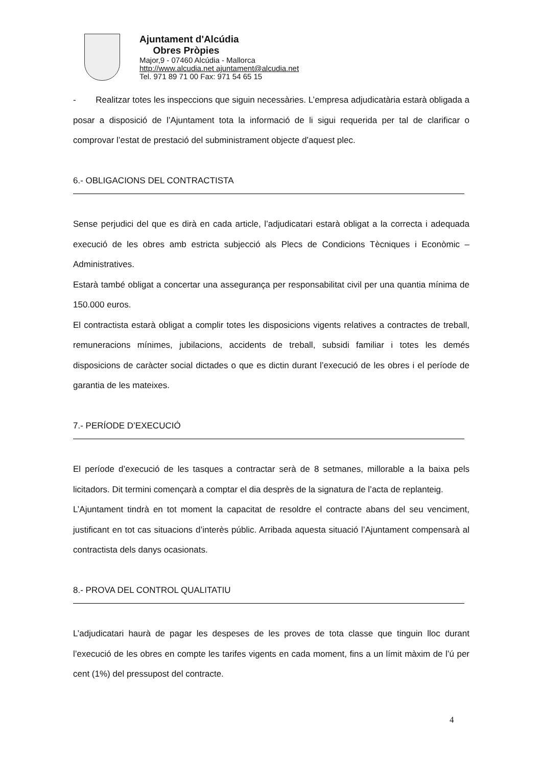Ajuntament d'Alcúdia
Obres Pròpies
Major,9 - 07460 Alcúdia - Mallorca
http://www.alcudia.net ajuntament@alcudia.net
Tel. 971 89 71 00 Fax: 971 54 65 15
- Realitzar totes les inspeccions que siguin necessàries. L’empresa adjudicatària estarà obligada a posar a disposició de l’Ajuntament tota la informació de li sigui requerida per tal de clarificar o comprovar l’estat de prestació del subministrament objecte d’aquest plec.
6.- OBLIGACIONS DEL CONTRACTISTA
Sense perjudici del que es dirà en cada article, l’adjudicatari estarà obligat a la correcta i adequada execució de les obres amb estricta subjecció als Plecs de Condicions Tècniques i Econòmic – Administratives.
Estarà també obligat a concertar una assegurança per responsabilitat civil per una quantia mínima de 150.000 euros.
El contractista estarà obligat a complir totes les disposicions vigents relatives a contractes de treball, remuneracions mínimes, jubilacions, accidents de treball, subsidi familiar i totes les demés disposicions de caràcter social dictades o que es dictin durant l’execució de les obres i el període de garantia de les mateixes.
7.- PERÍODE D’EXECUCIÓ
El període d’execució de les tasques a contractar serà de 8 setmanes, millorable a la baixa pels licitadors. Dit termini començarà a comptar el dia desprès de la signatura de l’acta de replanteig.
L’Ajuntament tindrà en tot moment la capacitat de resoldre el contracte abans del seu venciment, justificant en tot cas situacions d’interès públic. Arribada aquesta situació l’Ajuntament compensarà al contractista dels danys ocasionats.
8.- PROVA DEL CONTROL QUALITATIU
L’adjudicatari haurà de pagar les despeses de les proves de tota classe que tinguin lloc durant l’execució de les obres en compte les tarifes vigents en cada moment, fins a un límit màxim de l’ú per cent (1%) del pressupost del contracte.
4